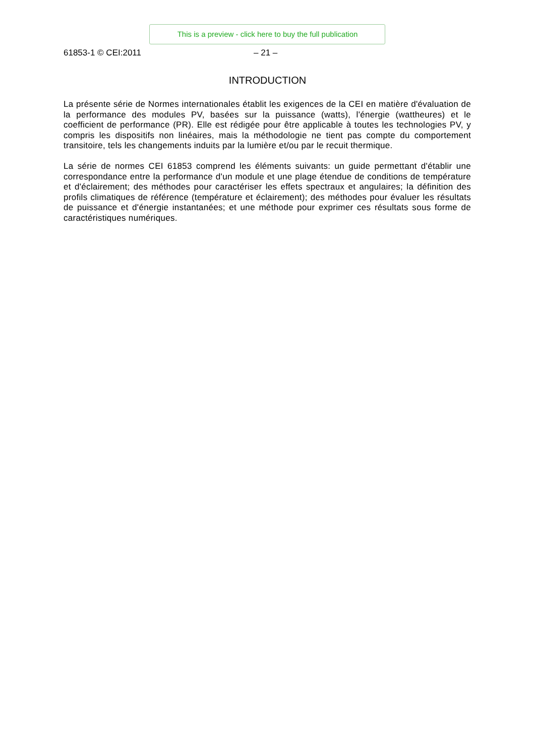This is a preview - click here to buy the full publication
61853-1 © CEI:2011 – 21 –
INTRODUCTION
La présente série de Normes internationales établit les exigences de la CEI en matière d'évaluation de la performance des modules PV, basées sur la puissance (watts), l'énergie (wattheures) et le coefficient de performance (PR). Elle est rédigée pour être applicable à toutes les technologies PV, y compris les dispositifs non linéaires, mais la méthodologie ne tient pas compte du comportement transitoire, tels les changements induits par la lumière et/ou par le recuit thermique.
La série de normes CEI 61853 comprend les éléments suivants: un guide permettant d'établir une correspondance entre la performance d'un module et une plage étendue de conditions de température et d'éclairement; des méthodes pour caractériser les effets spectraux et angulaires; la définition des profils climatiques de référence (température et éclairement); des méthodes pour évaluer les résultats de puissance et d'énergie instantanées; et une méthode pour exprimer ces résultats sous forme de caractéristiques numériques.